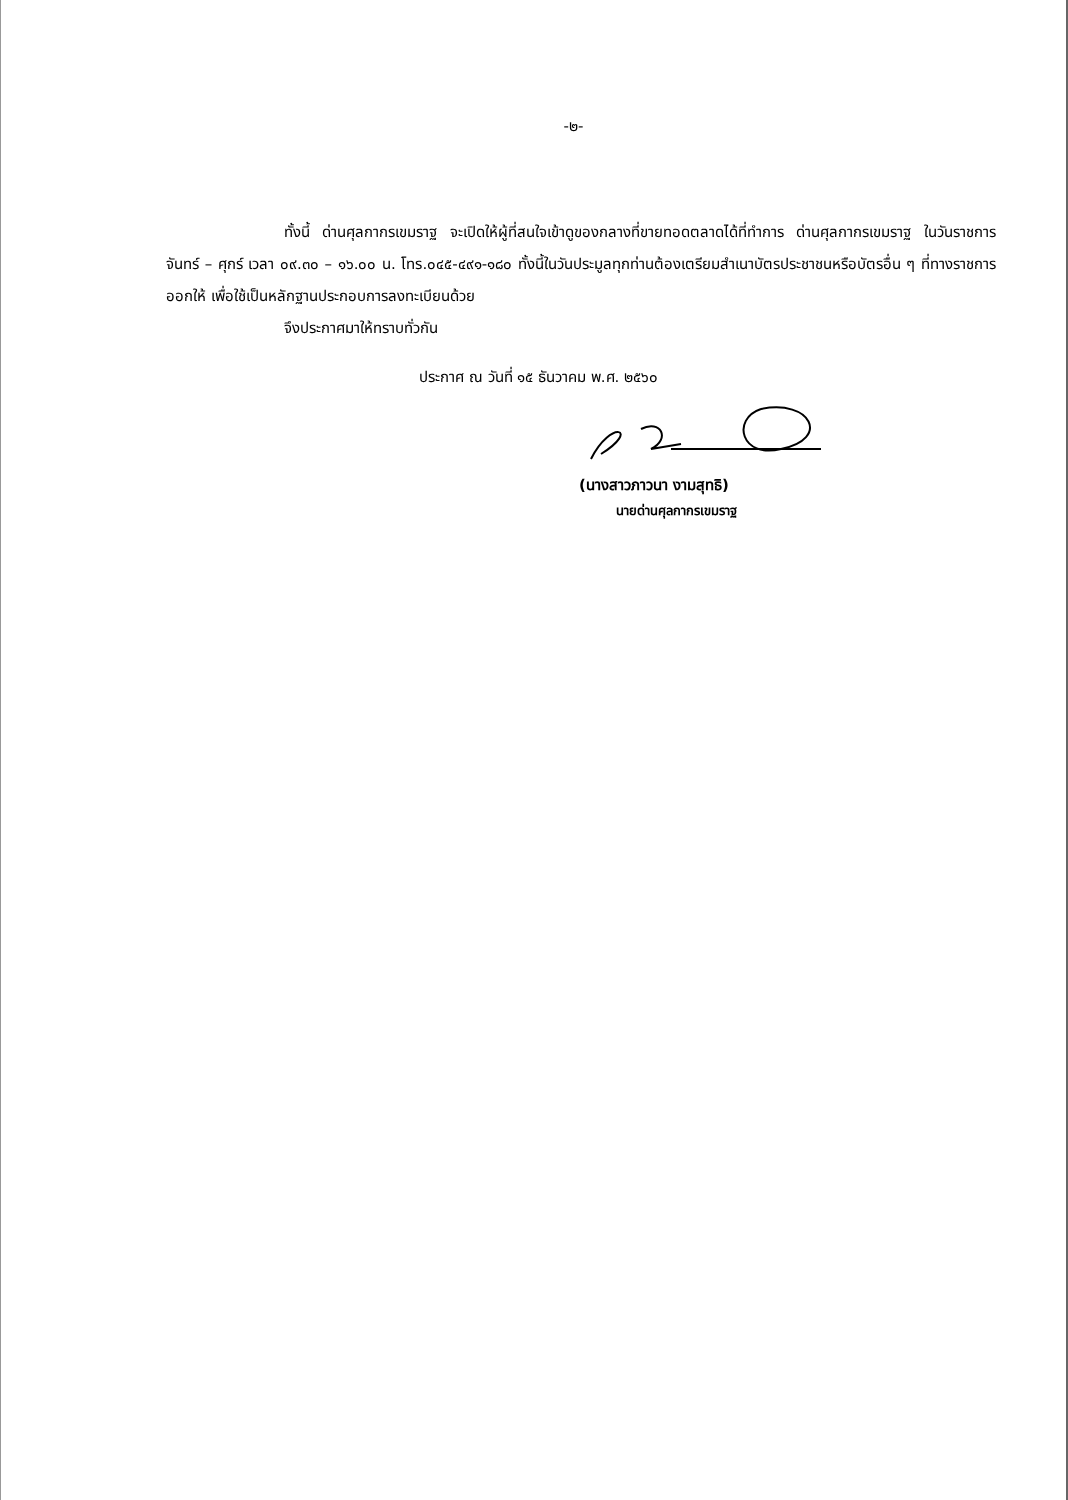-๒-
ทั้งนี้ ด่านศุลกากรเขมราฐ จะเปิดให้ผู้ที่สนใจเข้าดูของกลางที่ขายทอดตลาดได้ที่ทำการ ด่านศุลกากรเขมราฐ ในวันราชการ จันทร์ – ศุกร์ เวลา ๐๙.๓๐ – ๑๖.๐๐ น. โทร.๐๔๕-๔๙๑-๑๘๐ ทั้งนี้ในวันประมูลทุกท่านต้องเตรียมสำเนาบัตรประชาชนหรือบัตรอื่น ๆ ที่ทางราชการออกให้ เพื่อใช้เป็นหลักฐานประกอบการลงทะเบียนด้วย
จึงประกาศมาให้ทราบทั่วกัน
ประกาศ ณ วันที่ ๑๕ ธันวาคม พ.ศ. ๒๕๖๐
(นางสาวภาวนา งามสุทธิ)
นายด่านศุลกากรเขมราฐ